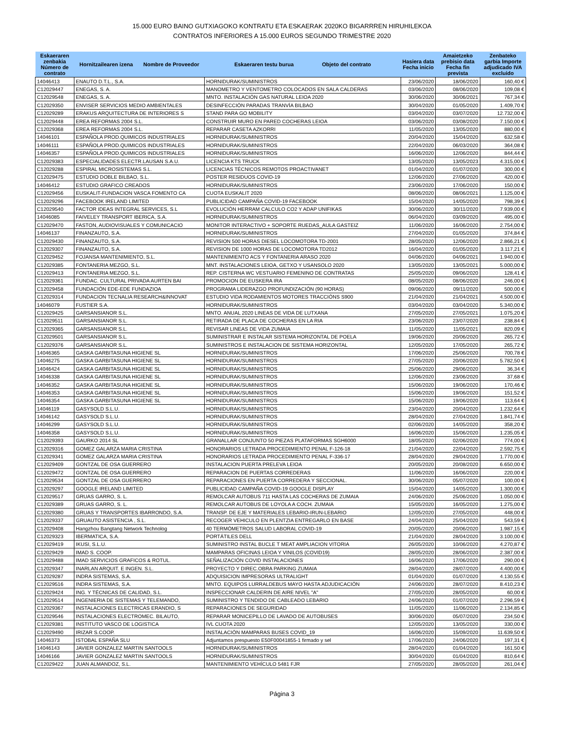15.000 EURO BAINO GUTXIAGOKO KONTRATU ETA ESKAERAK 2020KO BIGARRREN HIRUHILEKOA
CONTRATOS INFERIORES A 15.000 EUROS SEGUNDO TRIMESTRE 2020
| Eskaeraren zenbakia Número de contrato | Hornitzailearen izena Nombre de Proveedor | Eskaeraren testu burua Objeto del contrato | Hasiera data Fecha inicio | Amaietzeko prebisio data Fecha fin prevista | Zenbateko garbia Importe adjudicado IVA excluido |
| --- | --- | --- | --- | --- | --- |
| 14046413 | ENAUTO D.T.L., S.A. | HORNIDURAK/SUMINISTROS | 23/06/2020 | 18/06/2020 | 160,40 € |
| C12029447 | ENEGAS, S. A. | MANOMETRO Y VENTOMETRO COLOCADOS EN SALA CALDERAS | 03/06/2020 | 08/06/2020 | 109,08 € |
| C12029548 | ENEGAS, S. A. | MNTO. INSTALACIÓN GAS NATURAL LEIOA 2020 | 30/06/2020 | 30/06/2021 | 767,34 € |
| C12029350 | ENVISER SERVICIOS MEDIO AMBIENTALES | DESINFECCIÓN PARADAS TRANVÍA BILBAO | 30/04/2020 | 01/05/2020 | 1.409,70 € |
| C12029289 | ERAKUS ARQUITECTURA DE INTERIORES S | STAND PARA GO MOBILITY | 03/04/2020 | 03/07/2020 | 12.732,00 € |
| C12029448 | EREA REFORMAS 2004 S.L. | CONSTRUIR MURO EN PARED COCHERAS LEIOA | 03/06/2020 | 03/08/2020 | 7.150,00 € |
| C12029368 | EREA REFORMAS 2004 S.L. | REPARAR CASETA AZKORRI | 11/05/2020 | 13/05/2020 | 880,00 € |
| 14046101 | ESPAÑOLA PROD.QUIMICOS INDUSTRIALES | HORNIDURAK/SUMINISTROS | 20/04/2020 | 15/04/2020 | 632,58 € |
| 14046111 | ESPAÑOLA PROD.QUIMICOS INDUSTRIALES | HORNIDURAK/SUMINISTROS | 22/04/2020 | 06/03/2020 | 364,08 € |
| 14046357 | ESPAÑOLA PROD.QUIMICOS INDUSTRIALES | HORNIDURAK/SUMINISTROS | 16/06/2020 | 12/06/2020 | 844,44 € |
| C12029383 | ESPECIALIDADES ELECTR.LAUSAN S.A.U. | LICENCIA KTS TRUCK | 13/05/2020 | 13/05/2023 | 4.315,00 € |
| C12029288 | ESPIRAL MICROSISTEMAS S.L. | LICENCIAS TÉCNICOS REMOTOS PROACTIVANET | 01/04/2020 | 01/07/2020 | 300,00 € |
| C12029475 | ESTUDIO DOBLE BILBAO, S.L. | POSTER RESIDUOS COVID-19 | 12/06/2020 | 27/06/2020 | 420,00 € |
| 14046412 | ESTUDIO GRAFICO CREADOS | HORNIDURAK/SUMINISTROS | 23/06/2020 | 17/06/2020 | 150,00 € |
| C12029456 | EUSKALIT-FUNDACION VASCA FOMENTO CA | CUOTA EUSKALIT 2020 | 08/06/2020 | 08/06/2021 | 1.125,00 € |
| C12029296 | FACEBOOK IRELAND LIMITED | PUBLICIDAD CAMPAÑA COVID-19 FACEBOOK | 15/04/2020 | 14/05/2020 | 798,39 € |
| C12029540 | FACTOR IDEAS INTEGRAL SERVICES, S.L | EVOLUCIÓN HERRAM CALCULO CO2 Y ADAP UNIFIKAS | 30/06/2020 | 30/11/2020 | 7.939,00 € |
| 14046085 | FAIVELEY TRANSPORT IBERICA, S.A. | HORNIDURAK/SUMINISTROS | 06/04/2020 | 03/09/2020 | 495,00 € |
| C12029470 | FASTON, AUDIOVISUALES Y COMUNICACIO | MONITOR INTERACTIVO + SOPORTE RUEDAS_AULA GASTEIZ | 11/06/2020 | 16/06/2020 | 2.754,00 € |
| 14046137 | FINANZAUTO, S.A. | HORNIDURAK/SUMINISTROS | 27/04/2020 | 01/05/2020 | 374,84 € |
| C12029430 | FINANZAUTO, S.A. | REVISION 500 HORAS DIESEL LOCOMOTORA TD-2001 | 28/05/2020 | 12/06/2020 | 2.866,21 € |
| C12029307 | FINANZAUTO, S.A. | REVISION DE 1000 HORAS DE LOCOMOTORA TD2012 | 16/04/2020 | 01/05/2020 | 3.117,21 € |
| C12029452 | FOJANSA MANTENIMIENTO, S.L. | MANTENIMIENTO ACS Y FONTANERIA ARASO 2020 | 04/06/2020 | 04/06/2021 | 1.940,00 € |
| C12029385 | FONTANERIA MEZGO, S.L. | MNT. INSTALACIONES LEIOA, GETXO Y USANSOLO 2020 | 13/05/2020 | 13/05/2021 | 5.000,00 € |
| C12029413 | FONTANERIA MEZGO, S.L. | REP. CISTERNA WC VESTUARIO FEMENINO DE CONTRATAS | 25/05/2020 | 09/06/2020 | 128,41 € |
| C12029361 | FUNDAC. CULTURAL PRIVADA AURTEN BAI | PROMOCION DE EUSKERA IRA | 08/05/2020 | 08/06/2020 | 246,00 € |
| C12029458 | FUNDACIÓN EDE-EDE FUNDAZIOA | PROGRAMA LIDERAZGO PROFUNDIZACIÓN (90 HORAS) | 09/06/2020 | 09/11/2020 | 500,00 € |
| C12029314 | FUNDACION TECNALIA RESEARCH&INNOVAT | ESTUDIO VIDA RODAMIENTOS MOTORES TRACCIÓNS S900 | 21/04/2020 | 21/04/2021 | 4.500,00 € |
| 14046079 | FUSTIER S.A. | HORNIDURAK/SUMINISTROS | 03/04/2020 | 03/04/2020 | 5.340,00 € |
| C12029425 | GARSANSIANOR S.L. | MNTO. ANUAL 2020 LINEAS DE VIDA DE LUTXANA | 27/05/2020 | 27/05/2021 | 1.075,20 € |
| C12029511 | GARSANSIANOR S.L. | RETIRADA DE PLACA DE COCHERAS EN LA RIA | 23/06/2020 | 23/07/2020 | 238,84 € |
| C12029365 | GARSANSIANOR S.L. | REVISAR LINEAS DE VIDA ZUMAIA | 11/05/2020 | 11/05/2021 | 820,09 € |
| C12029501 | GARSANSIANOR S.L. | SUMINISTRAR E INSTALAR SISTEMA HORIZONTAL DE POELA | 19/06/2020 | 20/06/2020 | 265,72 € |
| C12029376 | GARSANSIANOR S.L. | SUMINISTROS E INSTALACION DE SISTEMA HORIZONTAL | 12/05/2020 | 17/05/2020 | 265,72 € |
| 14046365 | GASKA GARBITASUNA HIGIENE SL | HORNIDURAK/SUMINISTROS | 17/06/2020 | 25/06/2020 | 700,78 € |
| 14046275 | GASKA GARBITASUNA HIGIENE SL | HORNIDURAK/SUMINISTROS | 27/05/2020 | 20/06/2020 | 5.782,50 € |
| 14046424 | GASKA GARBITASUNA HIGIENE SL | HORNIDURAK/SUMINISTROS | 25/06/2020 | 29/06/2020 | 36,34 € |
| 14046338 | GASKA GARBITASUNA HIGIENE SL | HORNIDURAK/SUMINISTROS | 12/06/2020 | 23/06/2020 | 37,68 € |
| 14046352 | GASKA GARBITASUNA HIGIENE SL | HORNIDURAK/SUMINISTROS | 15/06/2020 | 19/06/2020 | 170,46 € |
| 14046353 | GASKA GARBITASUNA HIGIENE SL | HORNIDURAK/SUMINISTROS | 15/06/2020 | 19/06/2020 | 151,52 € |
| 14046354 | GASKA GARBITASUNA HIGIENE SL | HORNIDURAK/SUMINISTROS | 15/06/2020 | 19/06/2020 | 113,64 € |
| 14046119 | GASYSOLD S.L.U. | HORNIDURAK/SUMINISTROS | 23/04/2020 | 20/04/2020 | 1.232,64 € |
| 14046142 | GASYSOLD S.L.U. | HORNIDURAK/SUMINISTROS | 28/04/2020 | 27/04/2020 | 1.841,74 € |
| 14046299 | GASYSOLD S.L.U. | HORNIDURAK/SUMINISTROS | 02/06/2020 | 14/05/2020 | 358,20 € |
| 14046358 | GASYSOLD S.L.U. | HORNIDURAK/SUMINISTROS | 16/06/2020 | 15/06/2020 | 1.235,05 € |
| C12029393 | GAURKO 2014 SL | GRANALLAR CONJUNTO 50 PIEZAS PLATAFORMAS SGH6000 | 18/05/2020 | 02/06/2020 | 774,00 € |
| C12029316 | GOMEZ GALARZA MARIA CRISTINA | HONORARIOS LETRADA PROCEDIMIENTO PENAL F-126-18 | 21/04/2020 | 22/04/2020 | 2.592,75 € |
| C12029341 | GOMEZ GALARZA MARIA CRISTINA | HONORARIOS LETRADA PROCEDIMIENTO PENAL F-336-17 | 28/04/2020 | 29/04/2020 | 1.770,00 € |
| C12029409 | GONTZAL DE OSA GUERRERO | INSTALACION PUERTA PRELEVA LEIOA | 20/05/2020 | 20/08/2020 | 6.650,00 € |
| C12029472 | GONTZAL DE OSA GUERRERO | REPARACION DE PUERTAS CORREDERAS | 11/06/2020 | 16/06/2020 | 220,00 € |
| C12029534 | GONTZAL DE OSA GUERRERO | REPARACIONES EN PUERTA CORREDERA Y SECCIONAL. | 30/06/2020 | 05/07/2020 | 100,00 € |
| C12029297 | GOOGLE IRELAND LIMITED | PUBLICIDAD CAMPAÑA COVID-19 GOOGLE DISPLAY | 15/04/2020 | 14/05/2020 | 1.300,00 € |
| C12029517 | GRUAS GARRO, S. L. | REMOLCAR AUTOBUS 711 HASTA LAS COCHERAS DE ZUMAIA | 24/06/2020 | 25/06/2020 | 1.050,00 € |
| C12029389 | GRUAS GARRO, S. L. | REMOLCAR AUTOBUS DE LOYOLA A COCH. ZUMAIA | 15/05/2020 | 16/05/2020 | 1.275,00 € |
| C12029380 | GRUAS Y TRANSPORTES IBARRONDO, S.A. | TRANSP. DE EJE Y MATERIALES LEBARIO-IRUN-LEBARIO | 12/05/2020 | 27/05/2020 | 448,00 € |
| C12029337 | GRUAUTO ASISTENCIA , S.L. | RECOGER VEHICULO EN PLENTZIA ENTREGARLO EN BASE | 24/04/2020 | 25/04/2020 | 543,59 € |
| C12029408 | Hangzhou Bangtang Network Technolog | 40 TERMÓMETROS SALUD LABORAL COVID-19 | 20/05/2020 | 20/06/2020 | 1.987,15 € |
| C12029323 | IBERMATICA, S.A. | PORTÁTILES DELL | 21/04/2020 | 28/04/2020 | 3.100,00 € |
| C12029419 | IKUSI, S.L.U. | SUMINISTRO INSTAL BUCLE T MEAT AMPLIACION VITORIA | 26/05/2020 | 10/06/2020 | 4.270,87 € |
| C12029429 | IMAD S. COOP. | MAMPARAS OFICINAS LEIOA Y VINILOS (COVID19) | 28/05/2020 | 28/06/2020 | 2.387,00 € |
| C12029488 | IMAD SERVICIOS GRAFICOS & ROTUL. | SEÑALIZACIÓN COVID INSTALACIONES | 16/06/2020 | 17/06/2020 | 290,00 € |
| C12029347 | INARLAN ARQUIT. E INGEN. S.L. | PROYECTO Y DIREC.OBRA PARKING ZUMAIA | 28/04/2020 | 28/07/2020 | 4.400,00 € |
| C12029287 | INDRA SISTEMAS, S.A. | ADQUISICION IMPRESORAS ULTRALIGHT | 01/04/2020 | 01/07/2020 | 4.130,55 € |
| C12029516 | INDRA SISTEMAS, S.A. | MNTO. EQUIPOS LURRALDEBUS MAYO HASTA ADJUDICACIÓN | 24/06/2020 | 28/07/2020 | 8.410,23 € |
| C12029424 | ING. Y TÉCNICAS DE CALIDAD, S.L. | INSPECCIONAR CALDERIN DE AIRE NIVEL "A" | 27/05/2020 | 28/05/2020 | 60,00 € |
| C12029514 | INGENIERIA DE SISTEMAS Y TELEMANDO, | SUMINISTRO Y TENDIDO DE CABLEADO LEBARIO | 24/06/2020 | 01/07/2020 | 2.296,59 € |
| C12029367 | INSTALACIONES ELECTRICAS ERANDIO, S | REPARACIONES DE SEGURIDAD | 11/05/2020 | 11/06/2020 | 2.134,85 € |
| C12029546 | INSTALACIONES ELECTROMEC. BILAUTO, | REPARAR MONICEPILLO DE LAVADO DE AUTOBUSES | 30/06/2020 | 05/07/2020 | 234,50 € |
| C12029381 | INSTITUTO VASCO DE LOGISTICA | IVL CUOTA 2020 | 12/05/2020 | 13/05/2020 | 330,00 € |
| C12029490 | IRIZAR S.COOP. | INSTALACIÓN MAMPARAS BUSES COVID_19 | 16/06/2020 | 15/09/2020 | 11.639,50 € |
| 14046373 | ISTOBAL ESPAÑA SLU | Adjuntamos prespuesto E50F00041855-1 firmado y sel | 17/06/2020 | 24/06/2020 | 197,31 € |
| 14046143 | JAVIER GONZALEZ MARTIN SANTOOLS | HORNIDURAK/SUMINISTROS | 28/04/2020 | 01/04/2020 | 161,50 € |
| 14046166 | JAVIER GONZALEZ MARTIN SANTOOLS | HORNIDURAK/SUMINISTROS | 30/04/2020 | 01/04/2020 | 810,64 € |
| C12029422 | JUAN ALMANDOZ, S.L. | MANTENIMIENTO VEHÍCULO 5481 FJR | 27/05/2020 | 28/05/2020 | 261,04 € |
Página 3